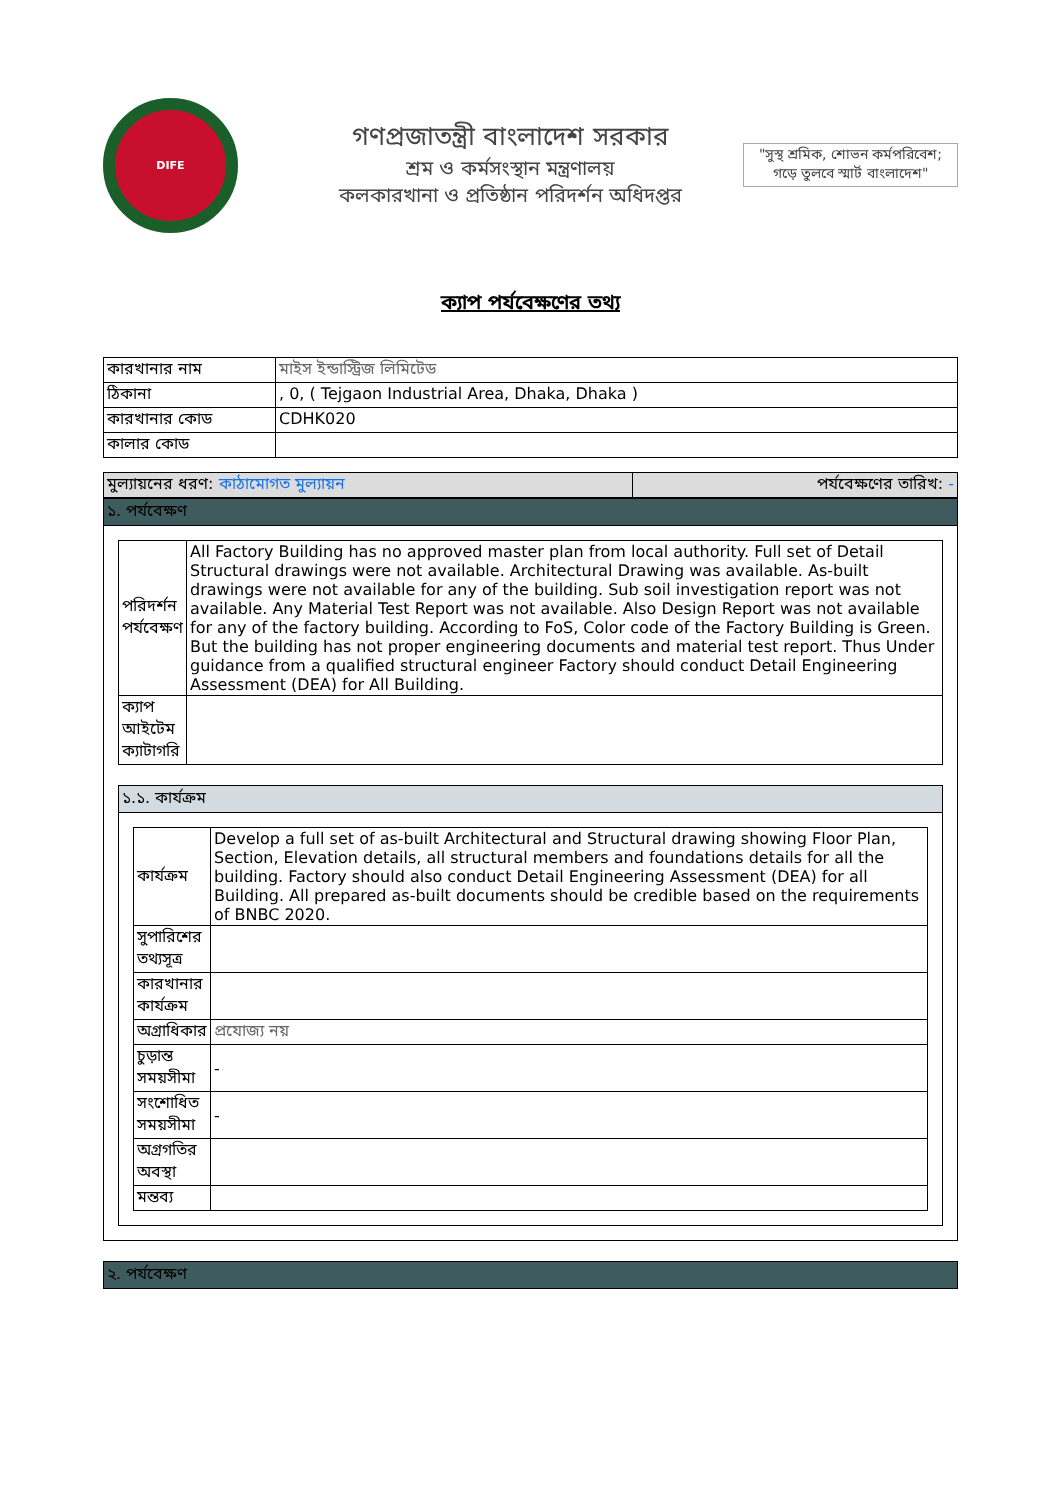DIFE
গণপ্রজাতন্ত্রী বাংলাদেশ সরকার
শ্রম ও কর্মসংস্থান মন্ত্রণালয়
কলকারখানা ও প্রতিষ্ঠান পরিদর্শন অধিদপ্তর
"সুস্থ শ্রমিক, শোভন কর্মপরিবেশ; গড়ে তুলবে স্মার্ট বাংলাদেশ"
ক্যাপ পর্যবেক্ষণের তথ্য
| কারখানার নাম | মাইস ইন্ডাস্ট্রিজ লিমিটেড |
| ঠিকানা | , 0, ( Tejgaon Industrial Area, Dhaka, Dhaka ) |
| কারখানার কোড | CDHK020 |
| কালার কোড | |
মুল্যায়নের ধরণ: কাঠামোগত মুল্যায়ন
পর্যবেক্ষণের তারিখ: -
১. পর্যবেক্ষণ
| পরিদর্শন পর্যবেক্ষণ | All Factory Building has no approved master plan from local authority. Full set of Detail Structural drawings were not available. Architectural Drawing was available. As-built drawings were not available for any of the building. Sub soil investigation report was not available. Any Material Test Report was not available. Also Design Report was not available for any of the factory building. According to FoS, Color code of the Factory Building is Green. But the building has not proper engineering documents and material test report. Thus Under guidance from a qualified structural engineer Factory should conduct Detail Engineering Assessment (DEA) for All Building. |
| ক্যাপ আইটেম ক্যাটাগরি | |
১.১. কার্যক্রম
| কার্যক্রম | Develop a full set of as-built Architectural and Structural drawing showing Floor Plan, Section, Elevation details, all structural members and foundations details for all the building. Factory should also conduct Detail Engineering Assessment (DEA) for all Building. All prepared as-built documents should be credible based on the requirements of BNBC 2020. |
| সুপারিশের তথ্যসূত্র | |
| কারখানার কার্যক্রম | |
| অগ্রাধিকার | প্রযোজ্য নয় |
| চুড়ান্ত সময়সীমা | - |
| সংশোধিত সময়সীমা | - |
| অগ্রগতির অবস্থা | |
| মন্তব্য | |
২. পর্যবেক্ষণ